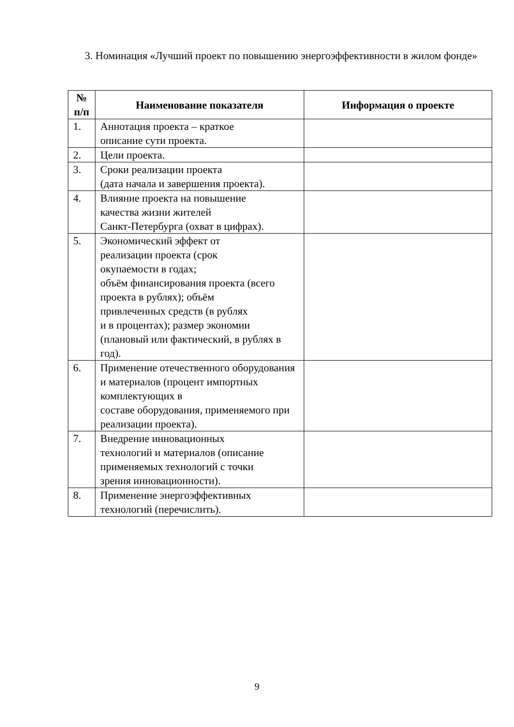3. Номинация «Лучший проект по повышению энергоэффективности в жилом фонде»
| № п/п | Наименование показателя | Информация о проекте |
| --- | --- | --- |
| 1. | Аннотация проекта – краткое описание сути проекта. | |
| 2. | Цели проекта. | |
| 3. | Сроки реализации проекта (дата начала и завершения проекта). | |
| 4. | Влияние проекта на повышение качества жизни жителей Санкт-Петербурга (охват в цифрах). | |
| 5. | Экономический эффект от реализации проекта (срок окупаемости в годах; объём финансирования проекта (всего проекта в рублях); объём привлеченных средств (в рублях и в процентах); размер экономии (плановый или фактический, в рублях в год). | |
| 6. | Применение отечественного оборудования и материалов (процент импортных комплектующих в составе оборудования, применяемого при реализации проекта). | |
| 7. | Внедрение инновационных технологий и материалов (описание применяемых технологий с точки зрения инновационности). | |
| 8. | Применение энергоэффективных технологий (перечислить). | |
9